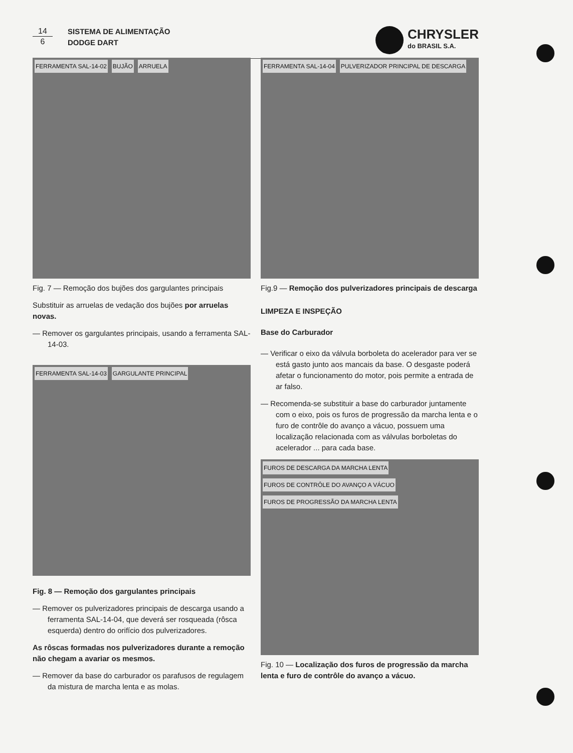14
6
SISTEMA DE ALIMENTAÇÃO
DODGE DART
CHRYSLER
do BRASIL S.A.
FERRAMENTA SAL-14-02 BUJÃO ARRUELA
Fig. 7 — Remoção dos bujões dos gargulantes principais
Substituir as arruelas de vedação dos bujões por arruelas novas.
— Remover os gargulantes principais, usando a ferramenta SAL-14-03.
FERRAMENTA SAL-14-03 GARGULANTE PRINCIPAL
Fig. 8 — Remoção dos gargulantes principais
— Remover os pulverizadores principais de descarga usando a ferramenta SAL-14-04, que deverá ser rosqueada (rôsca esquerda) dentro do orifício dos pulverizadores.
As rôscas formadas nos pulverizadores durante a remoção não chegam a avariar os mesmos.
— Remover da base do carburador os parafusos de regulagem da mistura de marcha lenta e as molas.
FERRAMENTA SAL-14-04 PULVERIZADOR PRINCIPAL DE DESCARGA
Fig.9 — Remoção dos pulverizadores principais de descarga
LIMPEZA E INSPEÇÃO
Base do Carburador
— Verificar o eixo da válvula borboleta do acelerador para ver se está gasto junto aos mancais da base. O desgaste poderá afetar o funcionamento do motor, pois permite a entrada de ar falso.
— Recomenda-se substituir a base do carburador juntamente com o eixo, pois os furos de progressão da marcha lenta e o furo de contrôle do avanço a vácuo, possuem uma localização relacionada com as válvulas borboletas do acelerador ... para cada base.
FUROS DE DESCARGA DA MARCHA LENTA FUROS DE CONTRÔLE DO AVANÇO A VÁCUO FUROS DE PROGRESSÃO DA MARCHA LENTA
Fig. 10 — Localização dos furos de progressão da marcha lenta e furo de contrôle do avanço a vácuo.